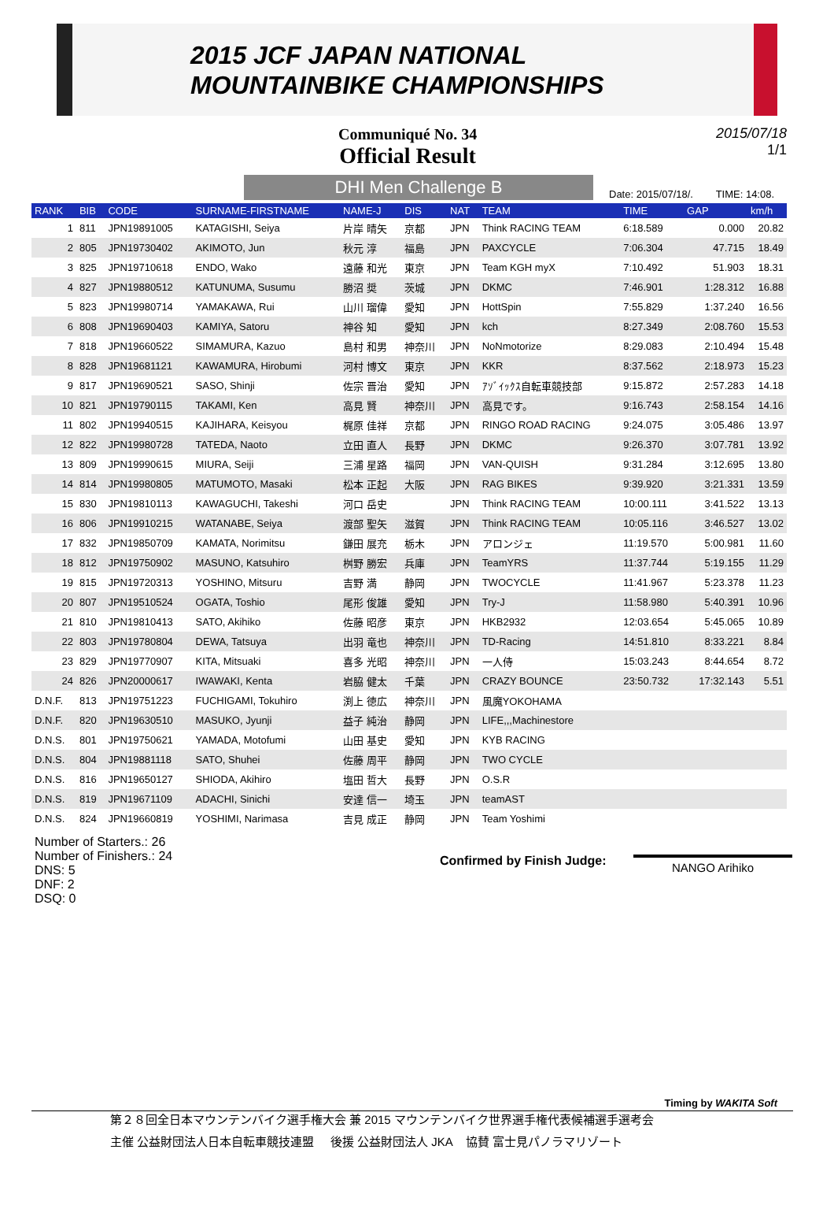2015 JCF JAPAN NATIONAL
MOUNTAINBIKE CHAMPIONSHIPS
Communiqué No. 34
Official Result
2015/07/18
1/1
DHI Men Challenge B
Date: 2015/07/18/. TIME: 14:08.
| RANK | BIB | CODE | SURNAME-FIRSTNAME | NAME-J | DIS | NAT | TEAM | TIME | GAP | km/h |
| --- | --- | --- | --- | --- | --- | --- | --- | --- | --- | --- |
| 1 | 811 | JPN19891005 | KATAGISHI, Seiya | 片岸 晴矢 | 京都 | JPN | Think RACING TEAM | 6:18.589 | 0.000 | 20.82 |
| 2 | 805 | JPN19730402 | AKIMOTO, Jun | 秋元 淳 | 福島 | JPN | PAXCYCLE | 7:06.304 | 47.715 | 18.49 |
| 3 | 825 | JPN19710618 | ENDO, Wako | 遠藤 和光 | 東京 | JPN | Team KGH myX | 7:10.492 | 51.903 | 18.31 |
| 4 | 827 | JPN19880512 | KATUNUMA, Susumu | 勝沼 奨 | 茨城 | JPN | DKMC | 7:46.901 | 1:28.312 | 16.88 |
| 5 | 823 | JPN19980714 | YAMAKAWA, Rui | 山川 瑠偉 | 愛知 | JPN | HottSpin | 7:55.829 | 1:37.240 | 16.56 |
| 6 | 808 | JPN19690403 | KAMIYA, Satoru | 神谷 知 | 愛知 | JPN | kch | 8:27.349 | 2:08.760 | 15.53 |
| 7 | 818 | JPN19660522 | SIMAMURA, Kazuo | 島村 和男 | 神奈川 | JPN | NoNmotorize | 8:29.083 | 2:10.494 | 15.48 |
| 8 | 828 | JPN19681121 | KAWAMURA, Hirobumi | 河村 博文 | 東京 | JPN | KKR | 8:37.562 | 2:18.973 | 15.23 |
| 9 | 817 | JPN19690521 | SASO, Shinji | 佐宗 晋治 | 愛知 | JPN | ｱｿﾞｲｯｸｽ自転車競技部 | 9:15.872 | 2:57.283 | 14.18 |
| 10 | 821 | JPN19790115 | TAKAMI, Ken | 高見 賢 | 神奈川 | JPN | 高見です。 | 9:16.743 | 2:58.154 | 14.16 |
| 11 | 802 | JPN19940515 | KAJIHARA, Keisyou | 梶原 佳祥 | 京都 | JPN | RINGO ROAD RACING | 9:24.075 | 3:05.486 | 13.97 |
| 12 | 822 | JPN19980728 | TATEDA, Naoto | 立田 直人 | 長野 | JPN | DKMC | 9:26.370 | 3:07.781 | 13.92 |
| 13 | 809 | JPN19990615 | MIURA, Seiji | 三浦 星路 | 福岡 | JPN | VAN-QUISH | 9:31.284 | 3:12.695 | 13.80 |
| 14 | 814 | JPN19980805 | MATUMOTO, Masaki | 松本 正起 | 大阪 | JPN | RAG BIKES | 9:39.920 | 3:21.331 | 13.59 |
| 15 | 830 | JPN19810113 | KAWAGUCHI, Takeshi | 河口 岳史 | | JPN | Think RACING TEAM | 10:00.111 | 3:41.522 | 13.13 |
| 16 | 806 | JPN19910215 | WATANABE, Seiya | 渡部 聖矢 | 滋賀 | JPN | Think RACING TEAM | 10:05.116 | 3:46.527 | 13.02 |
| 17 | 832 | JPN19850709 | KAMATA, Norimitsu | 鎌田 展充 | 栃木 | JPN | アロンジェ | 11:19.570 | 5:00.981 | 11.60 |
| 18 | 812 | JPN19750902 | MASUNO, Katsuhiro | 桝野 勝宏 | 兵庫 | JPN | TeamYRS | 11:37.744 | 5:19.155 | 11.29 |
| 19 | 815 | JPN19720313 | YOSHINO, Mitsuru | 吉野 満 | 静岡 | JPN | TWOCYCLE | 11:41.967 | 5:23.378 | 11.23 |
| 20 | 807 | JPN19510524 | OGATA, Toshio | 尾形 俊雄 | 愛知 | JPN | Try-J | 11:58.980 | 5:40.391 | 10.96 |
| 21 | 810 | JPN19810413 | SATO, Akihiko | 佐藤 昭彦 | 東京 | JPN | HKB2932 | 12:03.654 | 5:45.065 | 10.89 |
| 22 | 803 | JPN19780804 | DEWA, Tatsuya | 出羽 竜也 | 神奈川 | JPN | TD-Racing | 14:51.810 | 8:33.221 | 8.84 |
| 23 | 829 | JPN19770907 | KITA, Mitsuaki | 喜多 光昭 | 神奈川 | JPN | 一人侍 | 15:03.243 | 8:44.654 | 8.72 |
| 24 | 826 | JPN20000617 | IWAWAKI, Kenta | 岩脇 健太 | 千葉 | JPN | CRAZY BOUNCE | 23:50.732 | 17:32.143 | 5.51 |
| D.N.F. | 813 | JPN19751223 | FUCHIGAMI, Tokuhiro | 渕上 徳広 | 神奈川 | JPN | 風魔YOKOHAMA | | | |
| D.N.F. | 820 | JPN19630510 | MASUKO, Jyunji | 益子 純治 | 静岡 | JPN | LIFE,,,Machinestore | | | |
| D.N.S. | 801 | JPN19750621 | YAMADA, Motofumi | 山田 基史 | 愛知 | JPN | KYB RACING | | | |
| D.N.S. | 804 | JPN19881118 | SATO, Shuhei | 佐藤 周平 | 静岡 | JPN | TWO CYCLE | | | |
| D.N.S. | 816 | JPN19650127 | SHIODA, Akihiro | 塩田 哲大 | 長野 | JPN | O.S.R | | | |
| D.N.S. | 819 | JPN19671109 | ADACHI, Sinichi | 安達 信一 | 埼玉 | JPN | teamAST | | | |
| D.N.S. | 824 | JPN19660819 | YOSHIMI, Narimasa | 吉見 成正 | 静岡 | JPN | Team Yoshimi | | | |
Number of Starters.: 26
Number of Finishers.: 24
DNS: 5
DNF: 2
DSQ: 0
Confirmed by Finish Judge:
NANGO Arihiko
Timing by WAKITA Soft
第２８回全日本マウンテンバイク選手権大会 兼 2015 マウンテンバイク世界選手権代表候補選手選考会
主催 公益財団法人日本自転車競技連盟 後援 公益財団法人 JKA 協賛 富士見パノラマリゾート